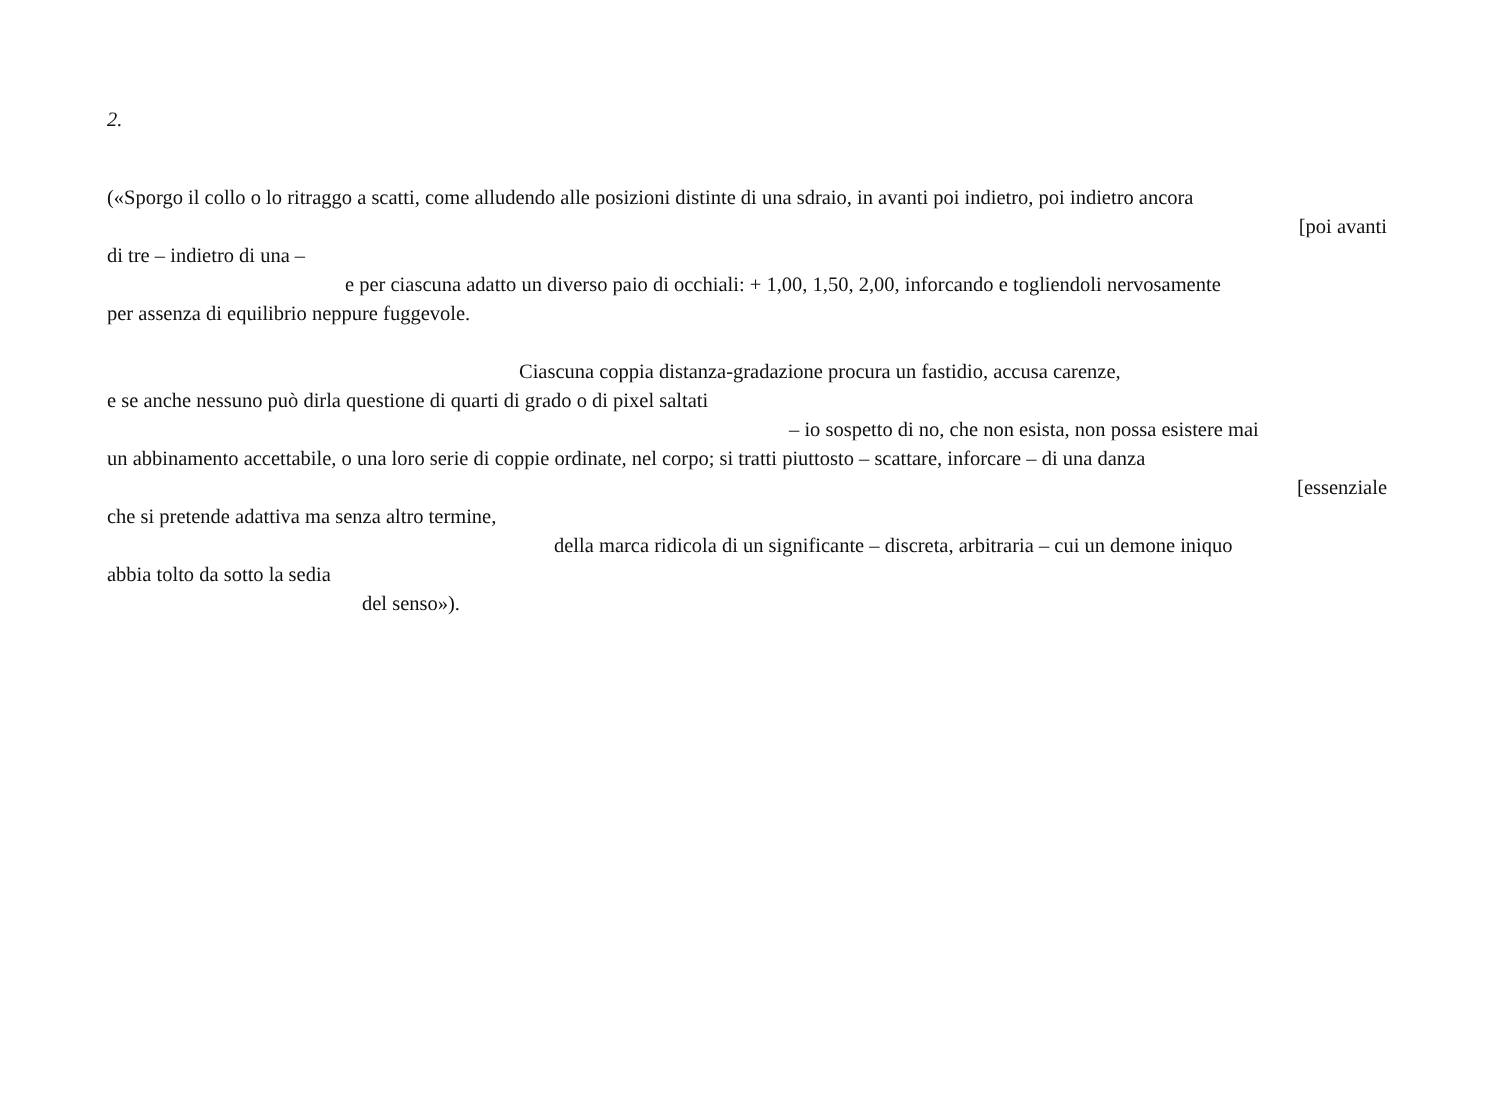2.
(«Sporgo il collo o lo ritraggo a scatti, come alludendo alle posizioni distinte di una sdraio, in avanti poi indietro, poi indietro ancora
[poi avanti
di tre – indietro di una –
e per ciascuna adatto un diverso paio di occhiali: + 1,00, 1,50, 2,00, inforcando e togliendoli nervosamente
per assenza di equilibrio neppure fuggevole.
Ciascuna coppia distanza-gradazione procura un fastidio, accusa carenze,
e se anche nessuno può dirla questione di quarti di grado o di pixel saltati
– io sospetto di no, che non esista, non possa esistere mai
un abbinamento accettabile, o una loro serie di coppie ordinate, nel corpo; si tratti piuttosto – scattare, inforcare – di una danza
[essenziale
che si pretende adattiva ma senza altro termine,
della marca ridicola di un significante – discreta, arbitraria – cui un demone iniquo
abbia tolto da sotto la sedia
del senso»).